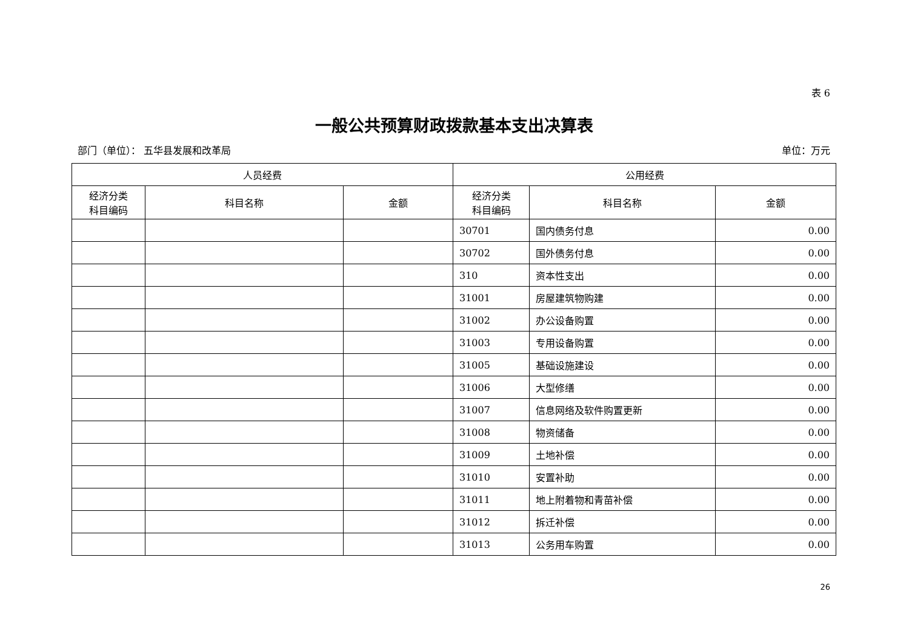表 6
一般公共预算财政拨款基本支出决算表
部门（单位）： 五华县发展和改革局 单位：万元
| 人员经费 | | | 公用经费 | | |
| --- | --- | --- | --- | --- | --- |
| 经济分类 科目编码 | 科目名称 | 金额 | 经济分类 科目编码 | 科目名称 | 金额 |
| | | | 30701 | 国内债务付息 | 0.00 |
| | | | 30702 | 国外债务付息 | 0.00 |
| | | | 310 | 资本性支出 | 0.00 |
| | | | 31001 | 房屋建筑物购建 | 0.00 |
| | | | 31002 | 办公设备购置 | 0.00 |
| | | | 31003 | 专用设备购置 | 0.00 |
| | | | 31005 | 基础设施建设 | 0.00 |
| | | | 31006 | 大型修缮 | 0.00 |
| | | | 31007 | 信息网络及软件购置更新 | 0.00 |
| | | | 31008 | 物资储备 | 0.00 |
| | | | 31009 | 土地补偿 | 0.00 |
| | | | 31010 | 安置补助 | 0.00 |
| | | | 31011 | 地上附着物和青苗补偿 | 0.00 |
| | | | 31012 | 拆迁补偿 | 0.00 |
| | | | 31013 | 公务用车购置 | 0.00 |
26